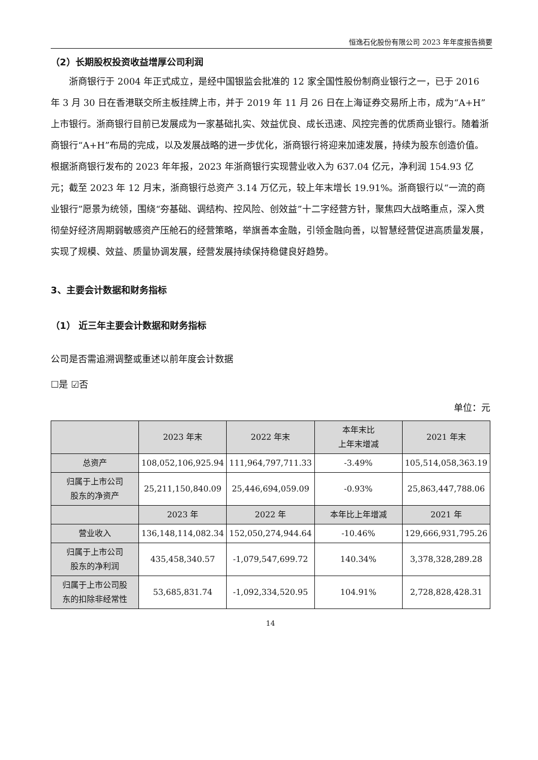恒逸石化股份有限公司 2023 年年度报告摘要
（2）长期股权投资收益增厚公司利润
浙商银行于 2004 年正式成立，是经中国银监会批准的 12 家全国性股份制商业银行之一，已于 2016 年 3 月 30 日在香港联交所主板挂牌上市，并于 2019 年 11 月 26 日在上海证券交易所上市，成为“A+H”上市银行。浙商银行目前已发展成为一家基础扎实、效益优良、成长迅速、风控完善的优质商业银行。随着浙商银行“A+H”布局的完成，以及发展战略的进一步优化，浙商银行将迎来加速发展，持续为股东创造价值。根据浙商银行发布的 2023 年年报，2023 年浙商银行实现营业收入为 637.04 亿元，净利润 154.93 亿元；截至 2023 年 12 月末，浙商银行总资产 3.14 万亿元，较上年末增长 19.91%。浙商银行以“一流的商业银行”愿景为统领，围绕“夯基础、调结构、控风险、创效益”十二字经营方针，聚焦四大战略重点，深入贯彻垒好经济周期弱敏感资产压舱石的经营策略，举旗善本金融，引领金融向善，以智慧经营促进高质量发展，实现了规模、效益、质量协调发展，经营发展持续保持稳健良好趋势。
3、主要会计数据和财务指标
（1） 近三年主要会计数据和财务指标
公司是否需追溯调整或重述以前年度会计数据
☐是 ☑否
单位：元
| | 2023 年末 | 2022 年末 | 本年末比 上年末增减 | 2021 年末 |
| --- | --- | --- | --- | --- |
| 总资产 | 108,052,106,925.94 | 111,964,797,711.33 | -3.49% | 105,514,058,363.19 |
| 归属于上市公司 股东的净资产 | 25,211,150,840.09 | 25,446,694,059.09 | -0.93% | 25,863,447,788.06 |
| | 2023 年 | 2022 年 | 本年比上年增减 | 2021 年 |
| 营业收入 | 136,148,114,082.34 | 152,050,274,944.64 | -10.46% | 129,666,931,795.26 |
| 归属于上市公司 股东的净利润 | 435,458,340.57 | -1,079,547,699.72 | 140.34% | 3,378,328,289.28 |
| 归属于上市公司股 东的扣除非经常性 | 53,685,831.74 | -1,092,334,520.95 | 104.91% | 2,728,828,428.31 |
14